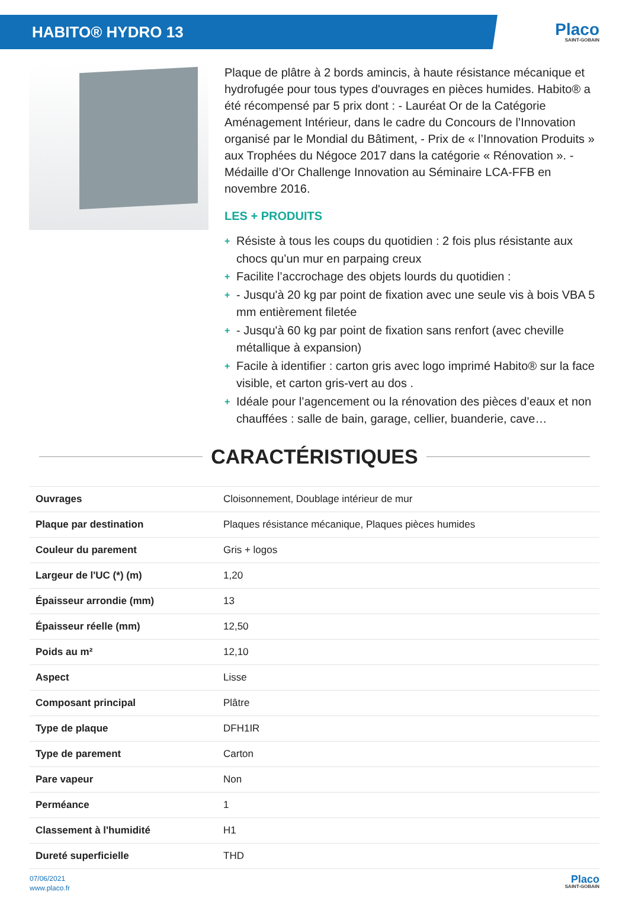HABITO® HYDRO 13
Placo
SAINT-GOBAIN
Plaque de plâtre à 2 bords amincis, à haute résistance mécanique et hydrofugée pour tous types d'ouvrages en pièces humides. Habito® a été récompensé par 5 prix dont : - Lauréat Or de la Catégorie Aménagement Intérieur, dans le cadre du Concours de l’Innovation organisé par le Mondial du Bâtiment, - Prix de « l’Innovation Produits » aux Trophées du Négoce 2017 dans la catégorie « Rénovation ». - Médaille d’Or Challenge Innovation au Séminaire LCA-FFB en novembre 2016.
LES + PRODUITS
+ Résiste à tous les coups du quotidien : 2 fois plus résistante aux chocs qu’un mur en parpaing creux
+ Facilite l’accrochage des objets lourds du quotidien :
+ - Jusqu'à 20 kg par point de fixation avec une seule vis à bois VBA 5 mm entièrement filetée
+ - Jusqu'à 60 kg par point de fixation sans renfort (avec cheville métallique à expansion)
+ Facile à identifier : carton gris avec logo imprimé Habito® sur la face visible, et carton gris-vert au dos .
+ Idéale pour l’agencement ou la rénovation des pièces d’eaux et non chauffées : salle de bain, garage, cellier, buanderie, cave…
CARACTÉRISTIQUES
| Ouvrages | Cloisonnement, Doublage intérieur de mur |
| Plaque par destination | Plaques résistance mécanique, Plaques pièces humides |
| Couleur du parement | Gris + logos |
| Largeur de l'UC (*) (m) | 1,20 |
| Épaisseur arrondie (mm) | 13 |
| Épaisseur réelle (mm) | 12,50 |
| Poids au m² | 12,10 |
| Aspect | Lisse |
| Composant principal | Plâtre |
| Type de plaque | DFH1IR |
| Type de parement | Carton |
| Pare vapeur | Non |
| Perméance | 1 |
| Classement à l'humidité | H1 |
| Dureté superficielle | THD |
07/06/2021
www.placo.fr
Placo
SAINT-GOBAIN